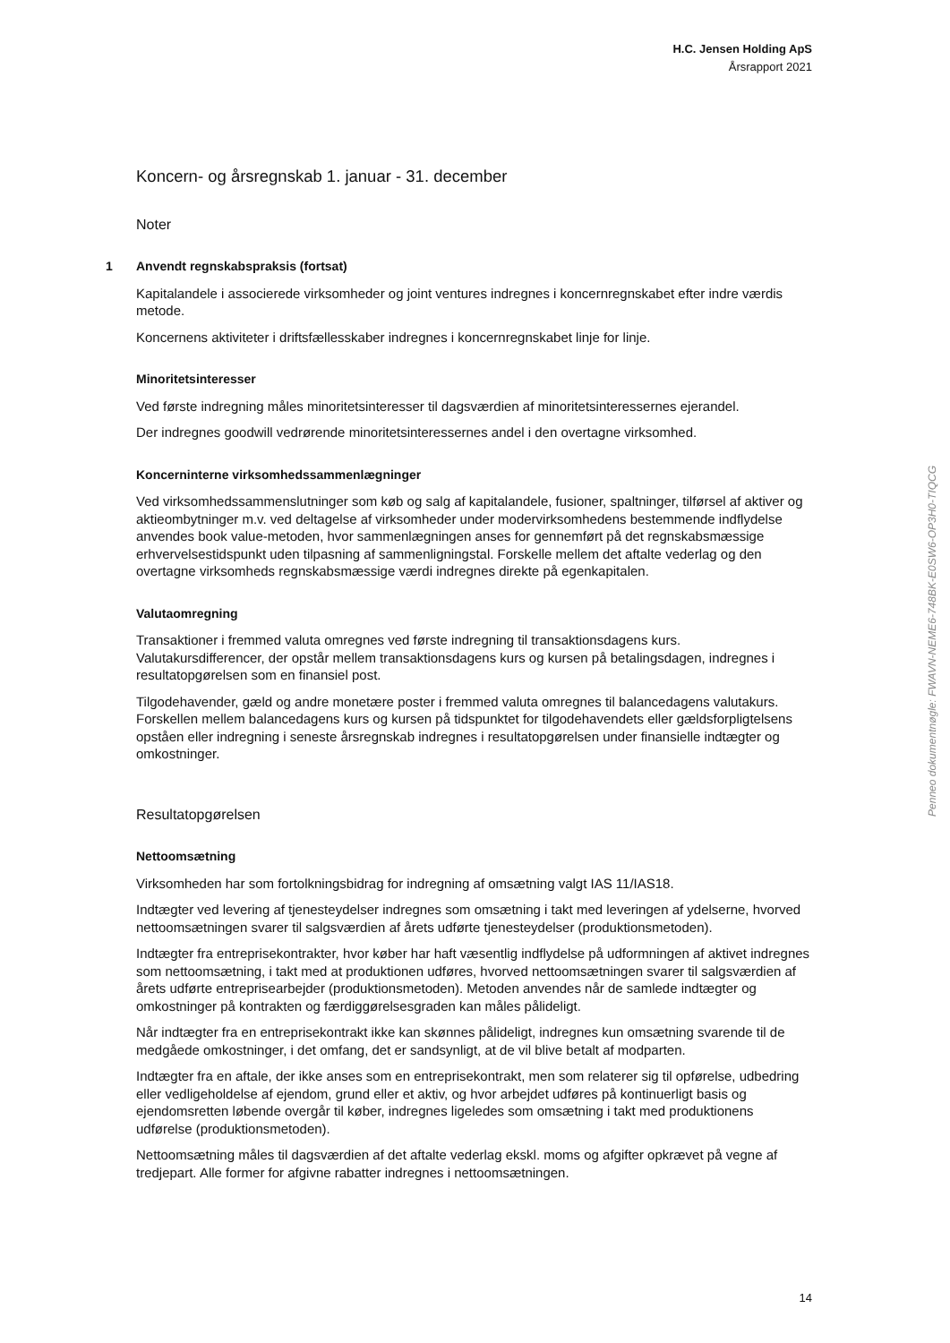H.C. Jensen Holding ApS
Årsrapport 2021
Koncern- og årsregnskab 1. januar - 31. december
Noter
1 Anvendt regnskabspraksis (fortsat)
Kapitalandele i associerede virksomheder og joint ventures indregnes i koncernregnskabet efter indre værdis metode.
Koncernens aktiviteter i driftsfællesskaber indregnes i koncernregnskabet linje for linje.
Minoritetsinteresser
Ved første indregning måles minoritetsinteresser til dagsværdien af minoritetsinteressernes ejerandel.
Der indregnes goodwill vedrørende minoritetsinteressernes andel i den overtagne virksomhed.
Koncerninterne virksomhedssammenlægninger
Ved virksomhedssammenslutninger som køb og salg af kapitalandele, fusioner, spaltninger, tilførsel af aktiver og aktieombytninger m.v. ved deltagelse af virksomheder under modervirksomhedens bestemmende indflydelse anvendes book value-metoden, hvor sammenlægningen anses for gennemført på det regnskabsmæssige erhvervelsestidspunkt uden tilpasning af sammenligningstal. Forskelle mellem det aftalte vederlag og den overtagne virksomheds regnskabsmæssige værdi indregnes direkte på egenkapitalen.
Valutaomregning
Transaktioner i fremmed valuta omregnes ved første indregning til transaktionsdagens kurs. Valutakursdifferencer, der opstår mellem transaktionsdagens kurs og kursen på betalingsdagen, indregnes i resultatopgørelsen som en finansiel post.
Tilgodehavender, gæld og andre monetære poster i fremmed valuta omregnes til balancedagens valutakurs. Forskellen mellem balancedagens kurs og kursen på tidspunktet for tilgodehavendets eller gældsforpligtelsens opståen eller indregning i seneste årsregnskab indregnes i resultatopgørelsen under finansielle indtægter og omkostninger.
Resultatopgørelsen
Nettoomsætning
Virksomheden har som fortolkningsbidrag for indregning af omsætning valgt IAS 11/IAS18.
Indtægter ved levering af tjenesteydelser indregnes som omsætning i takt med leveringen af ydelserne, hvorved nettoomsætningen svarer til salgsværdien af årets udførte tjenesteydelser (produktionsmetoden).
Indtægter fra entreprisekontrakter, hvor køber har haft væsentlig indflydelse på udformningen af aktivet indregnes som nettoomsætning, i takt med at produktionen udføres, hvorved nettoomsætningen svarer til salgsværdien af årets udførte entreprisearbejder (produktionsmetoden). Metoden anvendes når de samlede indtægter og omkostninger på kontrakten og færdiggørelsesgraden kan måles pålideligt.
Når indtægter fra en entreprisekontrakt ikke kan skønnes pålideligt, indregnes kun omsætning svarende til de medgåede omkostninger, i det omfang, det er sandsynligt, at de vil blive betalt af modparten.
Indtægter fra en aftale, der ikke anses som en entreprisekontrakt, men som relaterer sig til opførelse, udbedring eller vedligeholdelse af ejendom, grund eller et aktiv, og hvor arbejdet udføres på kontinuerligt basis og ejendomsretten løbende overgår til køber, indregnes ligeledes som omsætning i takt med produktionens udførelse (produktionsmetoden).
Nettoomsætning måles til dagsværdien af det aftalte vederlag ekskl. moms og afgifter opkrævet på vegne af tredjepart. Alle former for afgivne rabatter indregnes i nettoomsætningen.
14
Penneo dokumentnøgle: FWAVN-NEME6-748BK-E0SW6-OP3H0-TIQCG